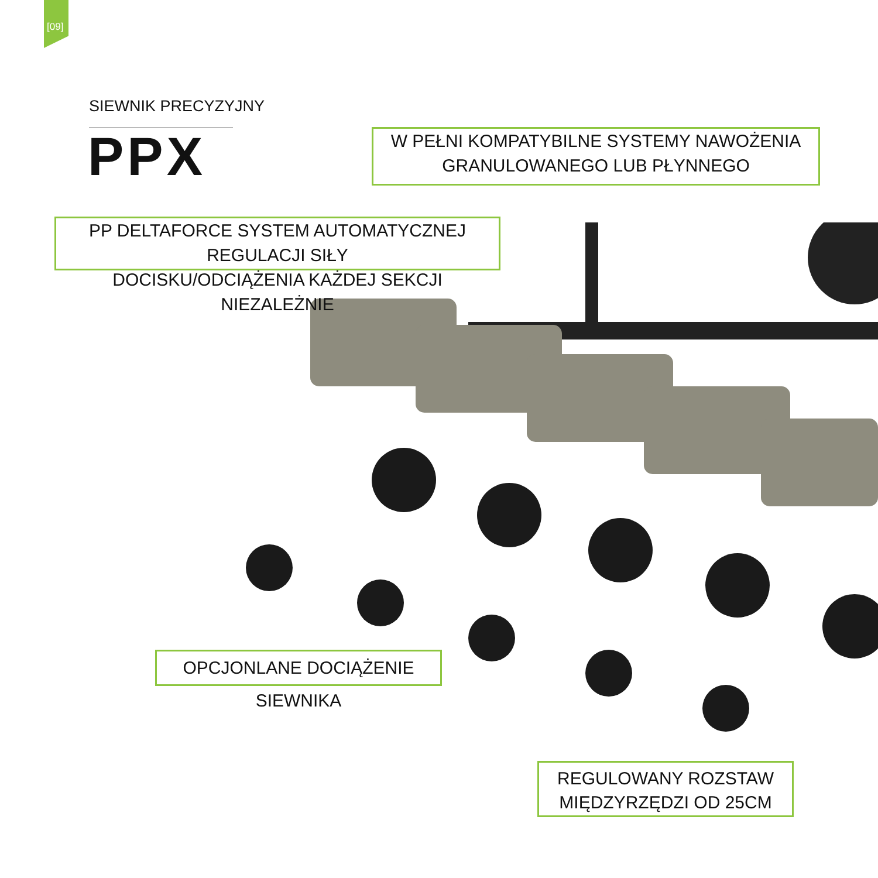[09]
SIEWNIK PRECYZYJNY
PPX
W PEŁNI KOMPATYBILNE SYSTEMY NAWOŻENIA
GRANULOWANEGO LUB PŁYNNEGO
PP DELTAFORCE SYSTEM AUTOMATYCZNEJ REGULACJI SIŁY
DOCISKU/ODCIĄŻENIA KAŻDEJ SEKCJI NIEZALEŻNIE
OPCJONLANE DOCIĄŻENIE SIEWNIKA
REGULOWANY ROZSTAW
MIĘDZYRZĘDZI OD 25CM